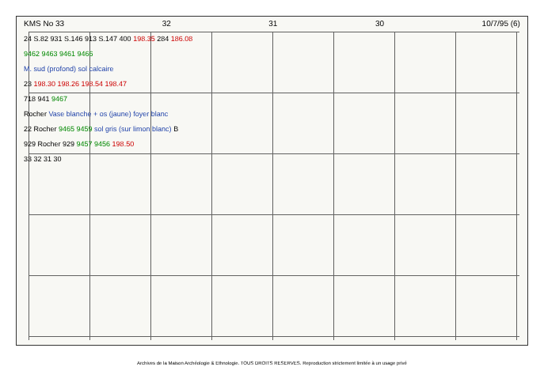KMS No 33 32 31 30 10/7/95 (6)
24 S.82 931 S.146 913 S.147 400 198.35 284 186.08
9462 9463 9461 9466
M. sud (profond) sol calcaire
23 198.30 198.26 198.54 198.47
718 941 9467
Rocher Vase blanche + os (jaune) foyer blanc
22 Rocher 9465 9459 sol gris (sur limon blanc) B
929 Rocher 929 9457 9456 198.50
33 32 31 30
Archives de la Maison Archéologie & Ethnologie. TOUS DROITS RESERVES. Reproduction strictement limitée à un usage privé